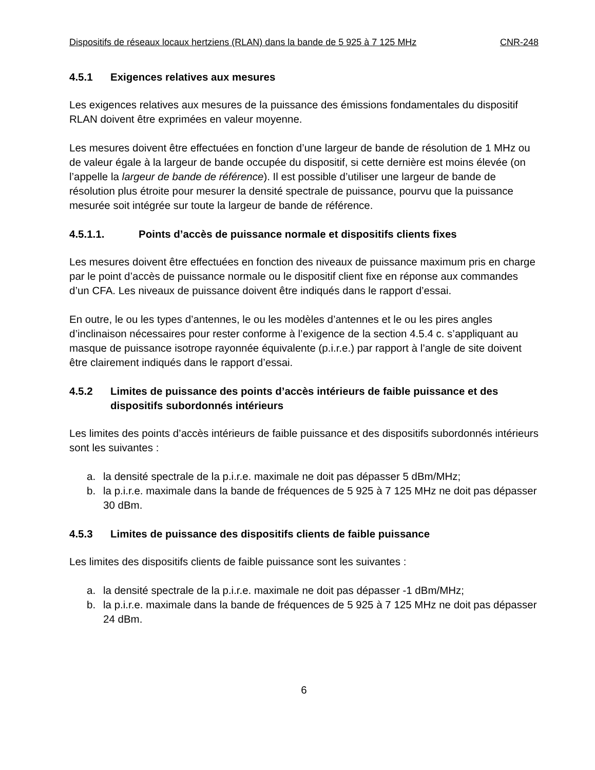Dispositifs de réseaux locaux hertziens (RLAN) dans la bande de 5 925 à 7 125 MHz CNR-248
4.5.1 Exigences relatives aux mesures
Les exigences relatives aux mesures de la puissance des émissions fondamentales du dispositif RLAN doivent être exprimées en valeur moyenne.
Les mesures doivent être effectuées en fonction d’une largeur de bande de résolution de 1 MHz ou de valeur égale à la largeur de bande occupée du dispositif, si cette dernière est moins élevée (on l’appelle la largeur de bande de référence). Il est possible d’utiliser une largeur de bande de résolution plus étroite pour mesurer la densité spectrale de puissance, pourvu que la puissance mesurée soit intégrée sur toute la largeur de bande de référence.
4.5.1.1. Points d’accès de puissance normale et dispositifs clients fixes
Les mesures doivent être effectuées en fonction des niveaux de puissance maximum pris en charge par le point d’accès de puissance normale ou le dispositif client fixe en réponse aux commandes d’un CFA. Les niveaux de puissance doivent être indiqués dans le rapport d’essai.
En outre, le ou les types d’antennes, le ou les modèles d’antennes et le ou les pires angles d’inclinaison nécessaires pour rester conforme à l’exigence de la section 4.5.4 c. s’appliquant au masque de puissance isotrope rayonnée équivalente (p.i.r.e.) par rapport à l’angle de site doivent être clairement indiqués dans le rapport d’essai.
4.5.2 Limites de puissance des points d’accès intérieurs de faible puissance et des dispositifs subordonnés intérieurs
Les limites des points d’accès intérieurs de faible puissance et des dispositifs subordonnés intérieurs sont les suivantes :
a. la densité spectrale de la p.i.r.e. maximale ne doit pas dépasser 5 dBm/MHz;
b. la p.i.r.e. maximale dans la bande de fréquences de 5 925 à 7 125 MHz ne doit pas dépasser 30 dBm.
4.5.3 Limites de puissance des dispositifs clients de faible puissance
Les limites des dispositifs clients de faible puissance sont les suivantes :
a. la densité spectrale de la p.i.r.e. maximale ne doit pas dépasser -1 dBm/MHz;
b. la p.i.r.e. maximale dans la bande de fréquences de 5 925 à 7 125 MHz ne doit pas dépasser 24 dBm.
6